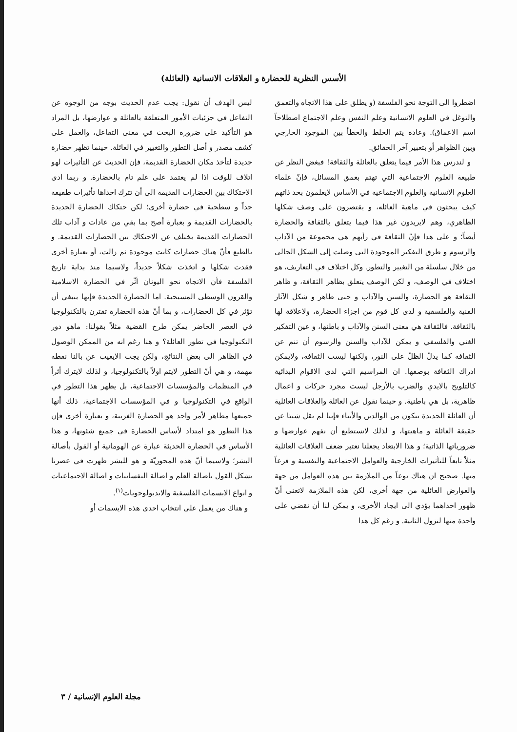الأسس النظرية للحضارة و العلاقات الانسانية (العائلة)
اضطروا الى التوجة نحو الفلسفة (و يطلق على هذا الاتجاه والتعمق والتوغل في العلوم الانسانية وعلم النفس وعلم الاجتماع اصطلاحاً اسم الاعماق). وعادة يتم الخلط والخطأ بين الموجود الخارجي وبين الظواهر أو بتعبير آخر الحقائق.
و لندرس هذا الأمر فيما يتعلق بالعائلة والثقافة! فبغض النظر عن طبيعة العلوم الاجتماعية التي تهتم بعمق المسائل، فإنّ علماء العلوم الانسانية والعلوم الاجتماعية في الأساس لايعلمون بحد ذاتهم كيف يبحثون في ماهية العائله، و يقتصرون على وصف شكلها الظاهري، وهم لايريدون غير هذا فيما يتعلق بالثقافة والحضارة أيضاً؛ و على هذا فإنّ الثقافة في رأيهم هي مجموعة من الآداب والرسوم و طرق التفكير الموجودة التي وصلت إلى الشكل الحالي من خلال سلسلة من التغيير والتطور. وكل اختلاف في التعاريف، هو اختلاف في الوصف، و لكن الوصف يتعلق بظاهر الثقافة، و ظاهر الثقافة هو الحضارة، والسنن والآداب و حتى ظاهر و شكل الآثار الفنية والفلسفية و لدى كل قوم من اجزاء الحضارة، ولاعلاقة لها بالثقافة. فالثقافة هي معنى السنن والآداب و باطنها، و عين التفكير الغني والفلسفي و يمكن للآداب والسنن والرسوم أن تنم عن الثقافة كما يدلّ الظلّ على النور، ولكنها ليست الثقافة، ولايمكن ادراك الثقافة بوصفها. ان المراسيم التي لدى الاقوام البدائية كالتلويح بالايدي والضرب بالأرجل ليست مجرد حركات و اعمال ظاهرية، بل هي باطنية. و حينما نقول عن العائلة والعلاقات العائلية أن العائلة الجديدة تتكون من الوالدين والأبناء فإننا لم نقل شيئا عن حقيقة العائلة و ماهيتها، و لذلك لانستطيع أن نفهم عوارضها و ضرورياتها الذاتية؛ و هذا الابتعاد يجعلنا نعتبر ضعف العلاقات العائلية مثلاً تابعاً للتأثيرات الخارجية والعوامل الاجتماعية والنفسية و فرعاً منها. صحيح ان هناك نوعاً من الملازمة بين هذه العوامل من جهة والعوارض العائلية من جهة أخرى، لكن هذه الملازمة لاتعنى أنّ ظهور احداهما يؤدي الى ايجاد الأخرى، و يمكن لنا أن نقضي على واحدة منها لتزول الثانية. و رغم كل هذا
ليس الهدف أن نقول: يجب عدم الحديث بوجه من الوجوه عن التفاعل في جزئيات الأمور المتعلقة بالعائلة و عوارضها، بل المراد هو التأكيد على ضرورة البحث في معنى التفاعل، والعمل على كشف مصدر و أصل التطور والتغيير في العائلة. حينما تظهر حضارة جديدة لتأخذ مكان الحضارة القديمة، فإن الحديث عن التأثيرات لهو اتلاف للوقت اذا لم يعتمد على علم تام بالحضارة. و ربما ادى الاحتكاك بين الحضارات القديمة الى أن تترك احداها تأثيرات طفيفة جداً و سطحية في حضارة أخرى؛ لكن حتكاك الحضارة الجديدة بالحضارات القديمة و بعبارة أصح بما بقي من عادات و آداب تلك الحضارات القديمة يختلف عن الاحتكاك بين الحضارات القديمة. و بالطبع فأنّ هناك حضارات كانت موجودة ثم زالت، أو بعبارة أخرى فقدت شكلها و اتخذت شكلاً جديداً، ولاسيما منذ بداية تاريخ الفلسفة فأن الاتجاه نحو اليونان أثّر في الحضارة الاسلامية والقرون الوسطى المسيحية. اما الحضارة الجديدة فإنها ينبغي أن تؤثر في كل الحضارات، و بما أنّ هذه الحضارة تقترن بالتكنولوجيا في العصر الحاضر يمكن طرح القضية مثلاً بقولنا: ماهو دور التكنولوجيا في تطور العائلة؟ و هنا رغم انه من الممكن الوصول في الظاهر الى بعض النتائج، ولكن يجب الايغيب عن بالنا نقطة مهمة، و هي أنّ التطور لايتم اولاً بالتكنولوجيا، و لذلك لايترك أثراً في المنظمات والمؤسسات الاجتماعية، بل يظهر هذا التطور في الواقع في التكنولوجيا و في المؤسسات الاجتماعية، ذلك أنها جميعها مظاهر لأمر واحد هو الحضارة الغربية، و بعبارة أخرى فإن هذا التطور هو امتداد لأساس الحضارة في جميع شئونها، و هذا الأساس في الحضارة الحديثة عبارة عن الهومانية أو القول بأصالة البشر؛ ولاسيما أنّ هذه المحوريّة و هو للبشر ظهرت في عصرنا بشكل القول باصالة العلم و اصالة النفسانيات و اصالة الاجتماعيات و انواع الايسمات الفلسفية والايديولوجويات<sup>(١)</sup>.
و هناك من يعمل على انتخاب احدى هذه الايسمات أو
مجلة العلوم الإنسانية / ٣